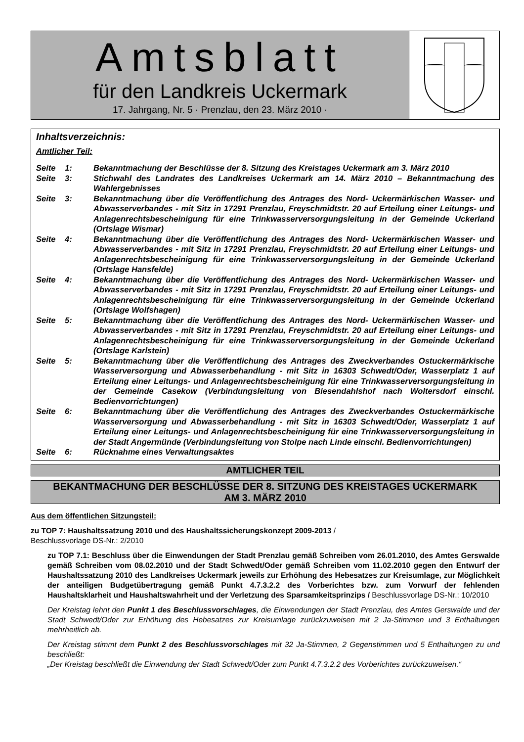Amtsblatt
für den Landkreis Uckermark
17. Jahrgang, Nr. 5 · Prenzlau, den 23. März 2010 ·
Inhaltsverzeichnis:
Amtlicher Teil:
Seite 1: Bekanntmachung der Beschlüsse der 8. Sitzung des Kreistages Uckermark am 3. März 2010
Seite 3: Stichwahl des Landrates des Landkreises Uckermark am 14. März 2010 – Bekanntmachung des Wahlergebnisses
Seite 3: Bekanntmachung über die Veröffentlichung des Antrages des Nord- Uckermärkischen Wasser- und Abwasserverbandes - mit Sitz in 17291 Prenzlau, Freyschmidtstr. 20 auf Erteilung einer Leitungs- und Anlagenrechtsbescheinigung für eine Trinkwasserversorgungsleitung in der Gemeinde Uckerland (Ortslage Wismar)
Seite 4: Bekanntmachung über die Veröffentlichung des Antrages des Nord- Uckermärkischen Wasser- und Abwasserverbandes - mit Sitz in 17291 Prenzlau, Freyschmidtstr. 20 auf Erteilung einer Leitungs- und Anlagenrechtsbescheinigung für eine Trinkwasserversorgungsleitung in der Gemeinde Uckerland (Ortslage Hansfelde)
Seite 4: Bekanntmachung über die Veröffentlichung des Antrages des Nord- Uckermärkischen Wasser- und Abwasserverbandes - mit Sitz in 17291 Prenzlau, Freyschmidtstr. 20 auf Erteilung einer Leitungs- und Anlagenrechtsbescheinigung für eine Trinkwasserversorgungsleitung in der Gemeinde Uckerland (Ortslage Wolfshagen)
Seite 5: Bekanntmachung über die Veröffentlichung des Antrages des Nord- Uckermärkischen Wasser- und Abwasserverbandes - mit Sitz in 17291 Prenzlau, Freyschmidtstr. 20 auf Erteilung einer Leitungs- und Anlagenrechtsbescheinigung für eine Trinkwasserversorgungsleitung in der Gemeinde Uckerland (Ortslage Karlstein)
Seite 5: Bekanntmachung über die Veröffentlichung des Antrages des Zweckverbandes Ostuckermärkische Wasserversorgung und Abwasserbehandlung - mit Sitz in 16303 Schwedt/Oder, Wasserplatz 1 auf Erteilung einer Leitungs- und Anlagenrechtsbescheinigung für eine Trinkwasserversorgungsleitung in der Gemeinde Casekow (Verbindungsleitung von Biesendahlshof nach Woltersdorf einschl. Bedienvorrichtungen)
Seite 6: Bekanntmachung über die Veröffentlichung des Antrages des Zweckverbandes Ostuckermärkische Wasserversorgung und Abwasserbehandlung - mit Sitz in 16303 Schwedt/Oder, Wasserplatz 1 auf Erteilung einer Leitungs- und Anlagenrechtsbescheinigung für eine Trinkwasserversorgungsleitung in der Stadt Angermünde (Verbindungsleitung von Stolpe nach Linde einschl. Bedienvorrichtungen)
Seite 6: Rücknahme eines Verwaltungsaktes
AMTLICHER TEIL
BEKANTMACHUNG DER BESCHLÜSSE DER 8. SITZUNG DES KREISTAGES UCKERMARK
AM 3. MÄRZ 2010
Aus dem öffentlichen Sitzungsteil:
zu TOP 7: Haushaltssatzung 2010 und des Haushaltssicherungskonzept 2009-2013 /
Beschlussvorlage DS-Nr.: 2/2010
zu TOP 7.1: Beschluss über die Einwendungen der Stadt Prenzlau gemäß Schreiben vom 26.01.2010, des Amtes Gerswalde gemäß Schreiben vom 08.02.2010 und der Stadt Schwedt/Oder gemäß Schreiben vom 11.02.2010 gegen den Entwurf der Haushaltssatzung 2010 des Landkreises Uckermark jeweils zur Erhöhung des Hebesatzes zur Kreisumlage, zur Möglichkeit der anteiligen Budgetübertragung gemäß Punkt 4.7.3.2.2 des Vorberichtes bzw. zum Vorwurf der fehlenden Haushaltsklarheit und Haushaltswahrheit und der Verletzung des Sparsamkeitsprinzips / Beschlussvorlage DS-Nr.: 10/2010
Der Kreistag lehnt den Punkt 1 des Beschlussvorschlages, die Einwendungen der Stadt Prenzlau, des Amtes Gerswalde und der Stadt Schwedt/Oder zur Erhöhung des Hebesatzes zur Kreisumlage zurückzuweisen mit 2 Ja-Stimmen und 3 Enthaltungen mehrheitlich ab.
Der Kreistag stimmt dem Punkt 2 des Beschlussvorschlages mit 32 Ja-Stimmen, 2 Gegenstimmen und 5 Enthaltungen zu und beschließt:
„Der Kreistag beschließt die Einwendung der Stadt Schwedt/Oder zum Punkt 4.7.3.2.2 des Vorberichtes zurückzuweisen.“